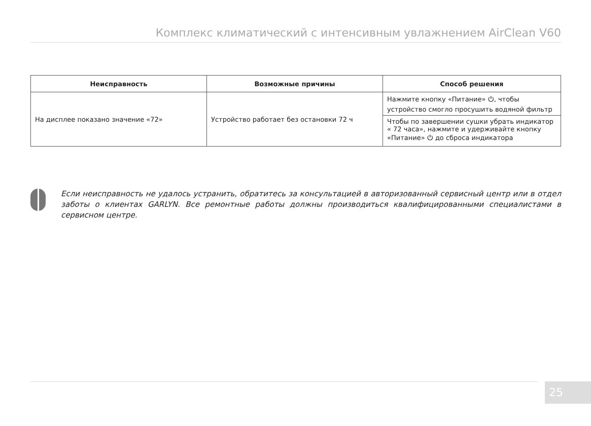Комплекс климатический с интенсивным увлажнением AirClean V60
| Неисправность | Возможные причины | Способ решения |
| --- | --- | --- |
| На дисплее показано значение «72» | Устройство работает без остановки 72 ч | Нажмите кнопку «Питание» ⏻, чтобы устройство смогло просушить водяной фильтр |
| | | Чтобы по завершении сушки убрать индикатор « 72 часа», нажмите и удерживайте кнопку «Питание» ⏻ до сброса индикатора |
Если неисправность не удалось устранить, обратитесь за консультацией в авторизованный сервисный центр или в отдел заботы о клиентах GARLYN. Все ремонтные работы должны производиться квалифицированными специалистами в сервисном центре.
25